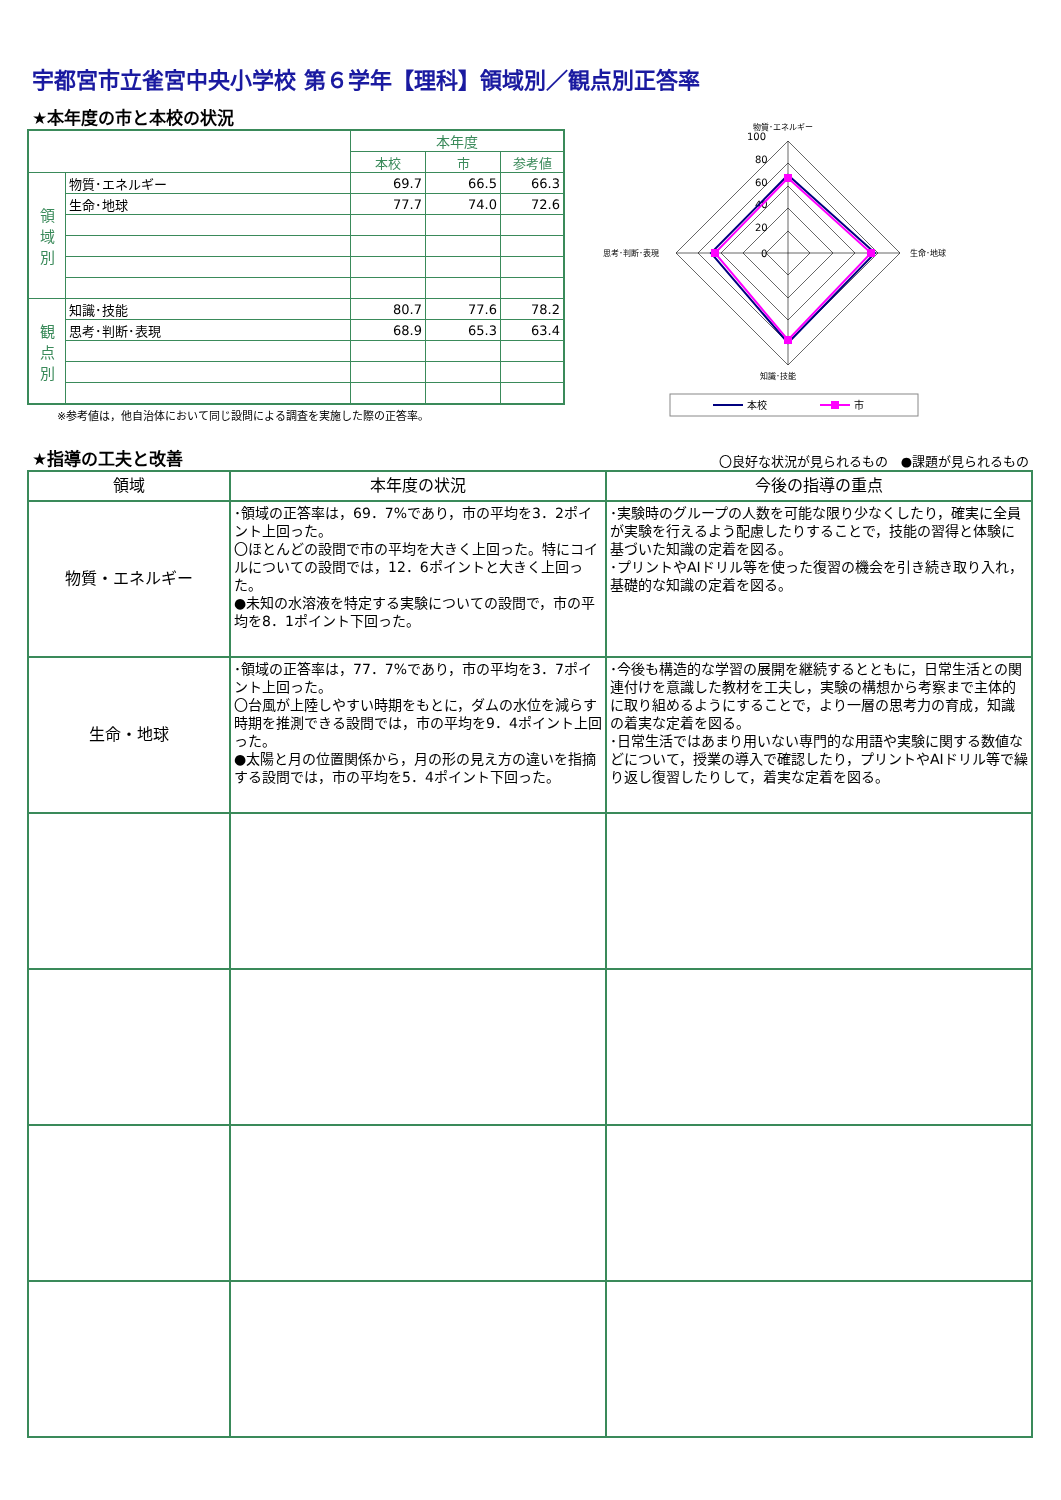宇都宮市立雀宮中央小学校 第６学年【理科】領域別／観点別正答率
★本年度の市と本校の状況
| | | 本年度 | | |
| | | 本校 | 市 | 参考値 |
| 領 域 別 | 物質･エネルギー | 69.7 | 66.5 | 66.3 |
| | 生命･地球 | 77.7 | 74.0 | 72.6 |
| 観 点 別 | 知識･技能 | 80.7 | 77.6 | 78.2 |
| | 思考･判断･表現 | 68.9 | 65.3 | 63.4 |
※参考値は，他自治体において同じ設問による調査を実施した際の正答率。
100
80
60
40
20
0
物質･エネルギー
生命･地球
知識･技能
思考･判断･表現
本校
市
★指導の工夫と改善
〇良好な状況が見られるもの　●課題が見られるもの
| 領域 | 本年度の状況 | 今後の指導の重点 |
| --- | --- | --- |
| 物質・エネルギー | ･領域の正答率は，69．7%であり，市の平均を3．2ポイント上回った。 〇ほとんどの設問で市の平均を大きく上回った。特にコイルについての設問では，12．6ポイントと大きく上回った。 ●未知の水溶液を特定する実験についての設問で，市の平均を8．1ポイント下回った。 | ･実験時のグループの人数を可能な限り少なくしたり，確実に全員が実験を行えるよう配慮したりすることで，技能の習得と体験に基づいた知識の定着を図る。 ･プリントやAIドリル等を使った復習の機会を引き続き取り入れ，基礎的な知識の定着を図る。 |
| 生命・地球 | ･領域の正答率は，77．7%であり，市の平均を3．7ポイント上回った。 〇台風が上陸しやすい時期をもとに，ダムの水位を減らす時期を推測できる設問では，市の平均を9．4ポイント上回った。 ●太陽と月の位置関係から，月の形の見え方の違いを指摘する設問では，市の平均を5．4ポイント下回った。 | ･今後も構造的な学習の展開を継続するとともに，日常生活との関連付けを意識した教材を工夫し，実験の構想から考察まで主体的に取り組めるようにすることで，より一層の思考力の育成，知識の着実な定着を図る。 ･日常生活ではあまり用いない専門的な用語や実験に関する数値などについて，授業の導入で確認したり，プリントやAIドリル等で繰り返し復習したりして，着実な定着を図る。 |